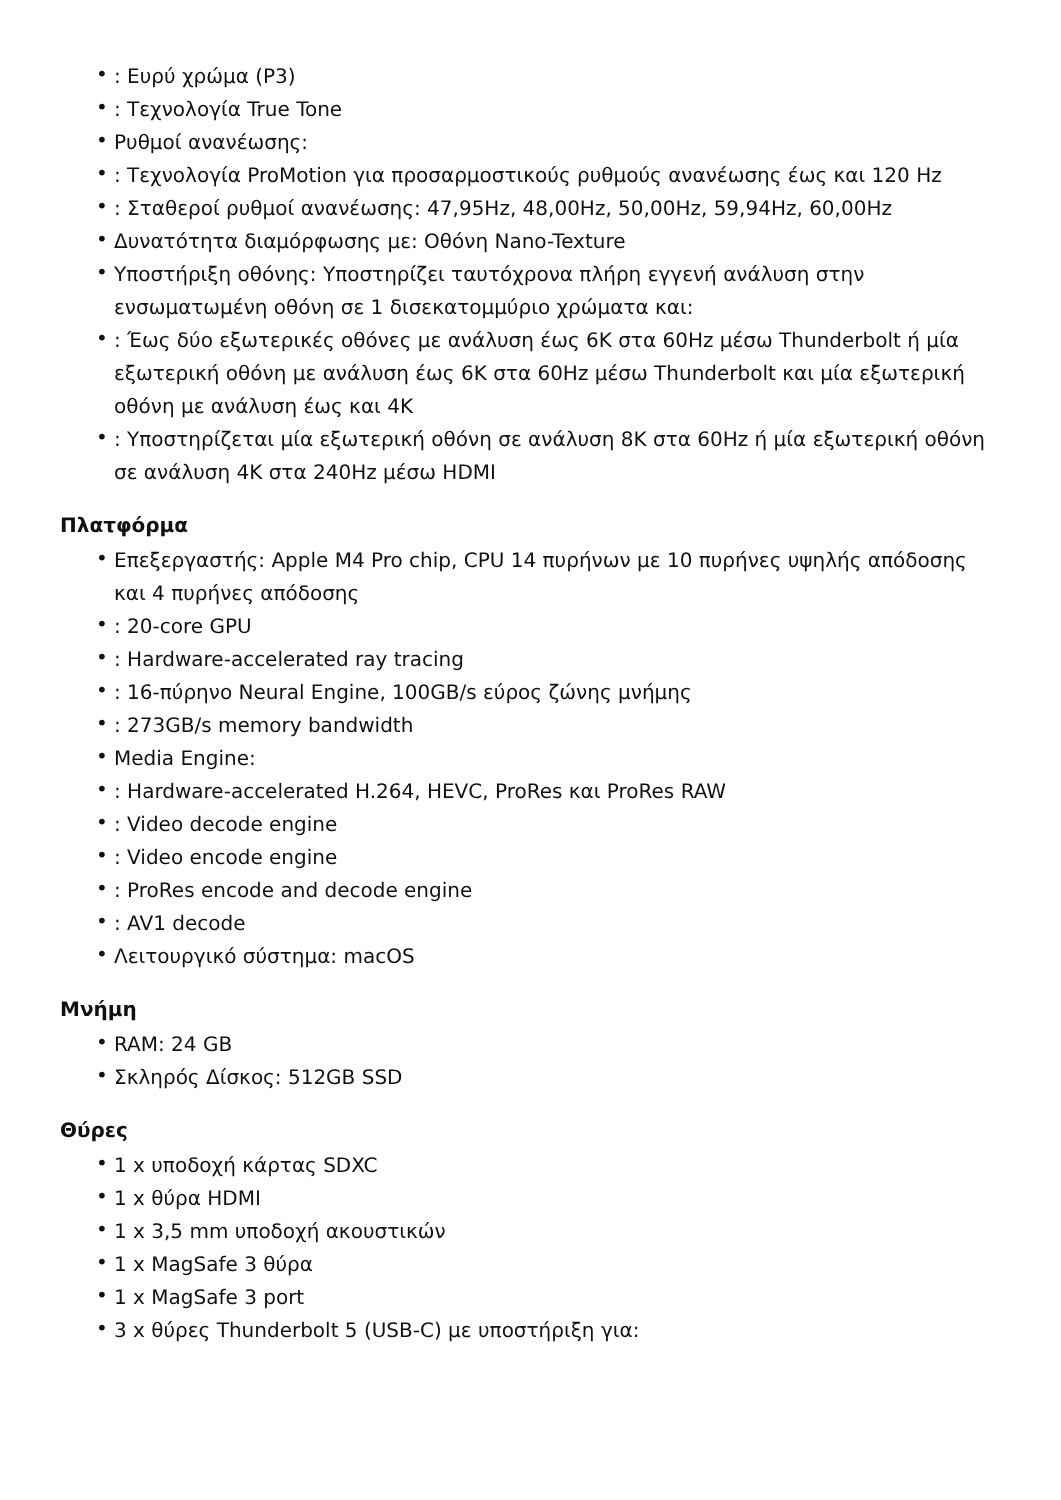•: Ευρύ χρώμα (P3)
•: Τεχνολογία True Tone
• Ρυθμοί ανανέωσης:
•: Τεχνολογία ProMotion για προσαρμοστικούς ρυθμούς ανανέωσης έως και 120 Hz
•: Σταθεροί ρυθμοί ανανέωσης: 47,95Hz, 48,00Hz, 50,00Hz, 59,94Hz, 60,00Hz
• Δυνατότητα διαμόρφωσης με: Οθόνη Nano-Texture
• Υποστήριξη οθόνης: Υποστηρίζει ταυτόχρονα πλήρη εγγενή ανάλυση στην ενσωματωμένη οθόνη σε 1 δισεκατομμύριο χρώματα και:
•: Έως δύο εξωτερικές οθόνες με ανάλυση έως 6K στα 60Hz μέσω Thunderbolt ή μία εξωτερική οθόνη με ανάλυση έως 6K στα 60Hz μέσω Thunderbolt και μία εξωτερική οθόνη με ανάλυση έως και 4K
•: Υποστηρίζεται μία εξωτερική οθόνη σε ανάλυση 8K στα 60Hz ή μία εξωτερική οθόνη σε ανάλυση 4K στα 240Hz μέσω HDMI
Πλατφόρμα
• Επεξεργαστής: Apple M4 Pro chip, CPU 14 πυρήνων με 10 πυρήνες υψηλής απόδοσης και 4 πυρήνες απόδοσης
•: 20-core GPU
•: Hardware-accelerated ray tracing
•: 16-πύρηνο Neural Engine, 100GB/s εύρος ζώνης μνήμης
•: 273GB/s memory bandwidth
• Media Engine:
•: Hardware-accelerated H.264, HEVC, ProRes και ProRes RAW
•: Video decode engine
•: Video encode engine
•: ProRes encode and decode engine
•: AV1 decode
• Λειτουργικό σύστημα: macOS
Μνήμη
• RAM: 24 GB
• Σκληρός Δίσκος: 512GB SSD
Θύρες
• 1 x υποδοχή κάρτας SDXC
• 1 x θύρα HDMI
• 1 x 3,5 mm υποδοχή ακουστικών
• 1 x MagSafe 3 θύρα
• 1 x MagSafe 3 port
• 3 x θύρες Thunderbolt 5 (USB-C) με υποστήριξη για: